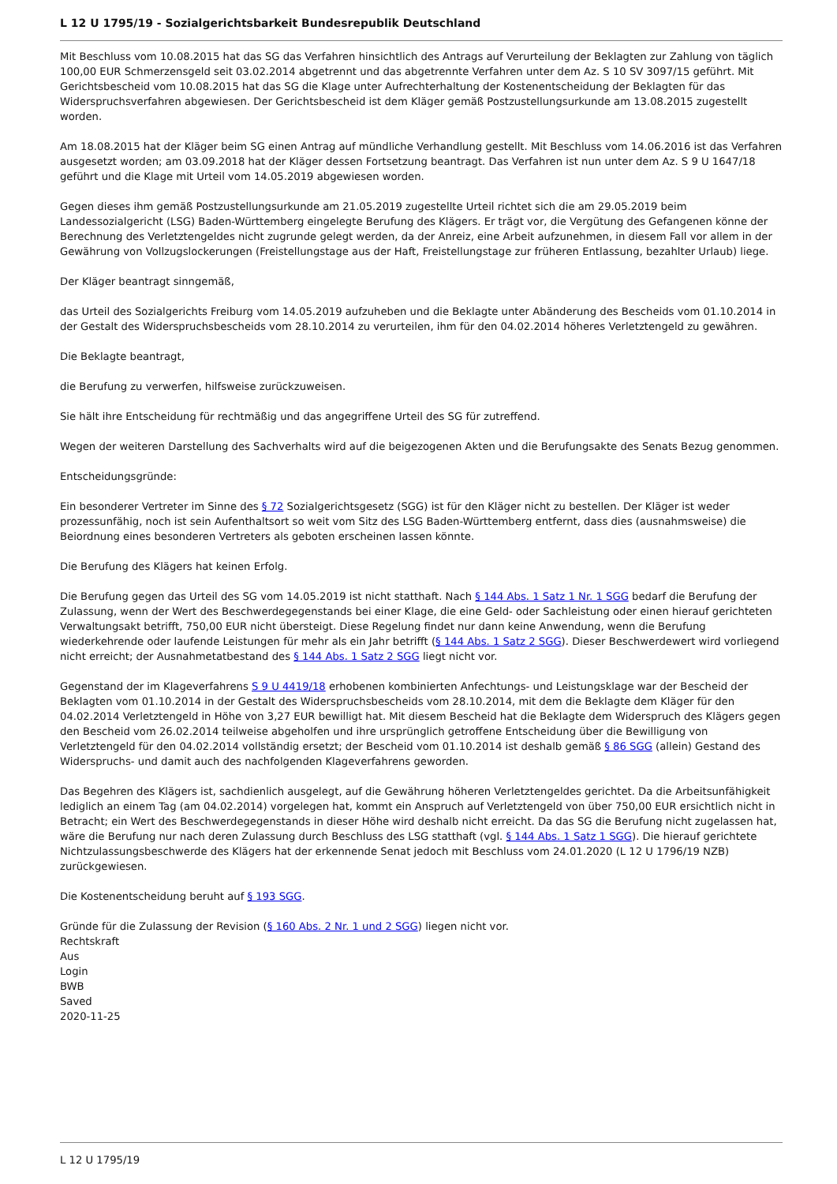L 12 U 1795/19 - Sozialgerichtsbarkeit Bundesrepublik Deutschland
Mit Beschluss vom 10.08.2015 hat das SG das Verfahren hinsichtlich des Antrags auf Verurteilung der Beklagten zur Zahlung von täglich 100,00 EUR Schmerzensgeld seit 03.02.2014 abgetrennt und das abgetrennte Verfahren unter dem Az. S 10 SV 3097/15 geführt. Mit Gerichtsbescheid vom 10.08.2015 hat das SG die Klage unter Aufrechterhaltung der Kostenentscheidung der Beklagten für das Widerspruchsverfahren abgewiesen. Der Gerichtsbescheid ist dem Kläger gemäß Postzustellungsurkunde am 13.08.2015 zugestellt worden.
Am 18.08.2015 hat der Kläger beim SG einen Antrag auf mündliche Verhandlung gestellt. Mit Beschluss vom 14.06.2016 ist das Verfahren ausgesetzt worden; am 03.09.2018 hat der Kläger dessen Fortsetzung beantragt. Das Verfahren ist nun unter dem Az. S 9 U 1647/18 geführt und die Klage mit Urteil vom 14.05.2019 abgewiesen worden.
Gegen dieses ihm gemäß Postzustellungsurkunde am 21.05.2019 zugestellte Urteil richtet sich die am 29.05.2019 beim Landessozialgericht (LSG) Baden-Württemberg eingelegte Berufung des Klägers. Er trägt vor, die Vergütung des Gefangenen könne der Berechnung des Verletztengeldes nicht zugrunde gelegt werden, da der Anreiz, eine Arbeit aufzunehmen, in diesem Fall vor allem in der Gewährung von Vollzugslockerungen (Freistellungstage aus der Haft, Freistellungstage zur früheren Entlassung, bezahlter Urlaub) liege.
Der Kläger beantragt sinngemäß,
das Urteil des Sozialgerichts Freiburg vom 14.05.2019 aufzuheben und die Beklagte unter Abänderung des Bescheids vom 01.10.2014 in der Gestalt des Widerspruchsbescheids vom 28.10.2014 zu verurteilen, ihm für den 04.02.2014 höheres Verletztengeld zu gewähren.
Die Beklagte beantragt,
die Berufung zu verwerfen, hilfsweise zurückzuweisen.
Sie hält ihre Entscheidung für rechtmäßig und das angegriffene Urteil des SG für zutreffend.
Wegen der weiteren Darstellung des Sachverhalts wird auf die beigezogenen Akten und die Berufungsakte des Senats Bezug genommen.
Entscheidungsgründe:
Ein besonderer Vertreter im Sinne des § 72 Sozialgerichtsgesetz (SGG) ist für den Kläger nicht zu bestellen. Der Kläger ist weder prozessunfähig, noch ist sein Aufenthaltsort so weit vom Sitz des LSG Baden-Württemberg entfernt, dass dies (ausnahmsweise) die Beiordnung eines besonderen Vertreters als geboten erscheinen lassen könnte.
Die Berufung des Klägers hat keinen Erfolg.
Die Berufung gegen das Urteil des SG vom 14.05.2019 ist nicht statthaft. Nach § 144 Abs. 1 Satz 1 Nr. 1 SGG bedarf die Berufung der Zulassung, wenn der Wert des Beschwerdegegenstands bei einer Klage, die eine Geld- oder Sachleistung oder einen hierauf gerichteten Verwaltungsakt betrifft, 750,00 EUR nicht übersteigt. Diese Regelung findet nur dann keine Anwendung, wenn die Berufung wiederkehrende oder laufende Leistungen für mehr als ein Jahr betrifft (§ 144 Abs. 1 Satz 2 SGG). Dieser Beschwerdewert wird vorliegend nicht erreicht; der Ausnahmetatbestand des § 144 Abs. 1 Satz 2 SGG liegt nicht vor.
Gegenstand der im Klageverfahrens S 9 U 4419/18 erhobenen kombinierten Anfechtungs- und Leistungsklage war der Bescheid der Beklagten vom 01.10.2014 in der Gestalt des Widerspruchsbescheids vom 28.10.2014, mit dem die Beklagte dem Kläger für den 04.02.2014 Verletztengeld in Höhe von 3,27 EUR bewilligt hat. Mit diesem Bescheid hat die Beklagte dem Widerspruch des Klägers gegen den Bescheid vom 26.02.2014 teilweise abgeholfen und ihre ursprünglich getroffene Entscheidung über die Bewilligung von Verletztengeld für den 04.02.2014 vollständig ersetzt; der Bescheid vom 01.10.2014 ist deshalb gemäß § 86 SGG (allein) Gestand des Widerspruchs- und damit auch des nachfolgenden Klageverfahrens geworden.
Das Begehren des Klägers ist, sachdienlich ausgelegt, auf die Gewährung höheren Verletztengeldes gerichtet. Da die Arbeitsunfähigkeit lediglich an einem Tag (am 04.02.2014) vorgelegen hat, kommt ein Anspruch auf Verletztengeld von über 750,00 EUR ersichtlich nicht in Betracht; ein Wert des Beschwerdegegenstands in dieser Höhe wird deshalb nicht erreicht. Da das SG die Berufung nicht zugelassen hat, wäre die Berufung nur nach deren Zulassung durch Beschluss des LSG statthaft (vgl. § 144 Abs. 1 Satz 1 SGG). Die hierauf gerichtete Nichtzulassungsbeschwerde des Klägers hat der erkennende Senat jedoch mit Beschluss vom 24.01.2020 (L 12 U 1796/19 NZB) zurückgewiesen.
Die Kostenentscheidung beruht auf § 193 SGG.
Gründe für die Zulassung der Revision (§ 160 Abs. 2 Nr. 1 und 2 SGG) liegen nicht vor.
Rechtskraft
Aus
Login
BWB
Saved
2020-11-25
L 12 U 1795/19